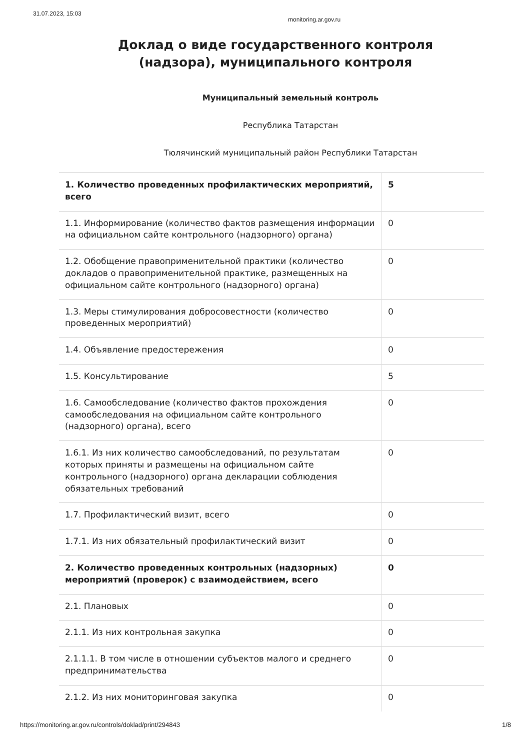31.07.2023, 15:03 monitoring.ar.gov.ru
Доклад о виде государственного контроля (надзора), муниципального контроля
Муниципальный земельный контроль
Республика Татарстан
Тюлячинский муниципальный район Республики Татарстан
| 1. Количество проведенных профилактических мероприятий, всего | 5 |
| 1.1. Информирование (количество фактов размещения информации на официальном сайте контрольного (надзорного) органа) | 0 |
| 1.2. Обобщение правоприменительной практики (количество докладов о правоприменительной практике, размещенных на официальном сайте контрольного (надзорного) органа) | 0 |
| 1.3. Меры стимулирования добросовестности (количество проведенных мероприятий) | 0 |
| 1.4. Объявление предостережения | 0 |
| 1.5. Консультирование | 5 |
| 1.6. Самообследование (количество фактов прохождения самообследования на официальном сайте контрольного (надзорного) органа), всего | 0 |
| 1.6.1. Из них количество самообследований, по результатам которых приняты и размещены на официальном сайте контрольного (надзорного) органа декларации соблюдения обязательных требований | 0 |
| 1.7. Профилактический визит, всего | 0 |
| 1.7.1. Из них обязательный профилактический визит | 0 |
| 2. Количество проведенных контрольных (надзорных) мероприятий (проверок) с взаимодействием, всего | 0 |
| 2.1. Плановых | 0 |
| 2.1.1. Из них контрольная закупка | 0 |
| 2.1.1.1. В том числе в отношении субъектов малого и среднего предпринимательства | 0 |
| 2.1.2. Из них мониторинговая закупка | 0 |
https://monitoring.ar.gov.ru/controls/doklad/print/294843 1/8